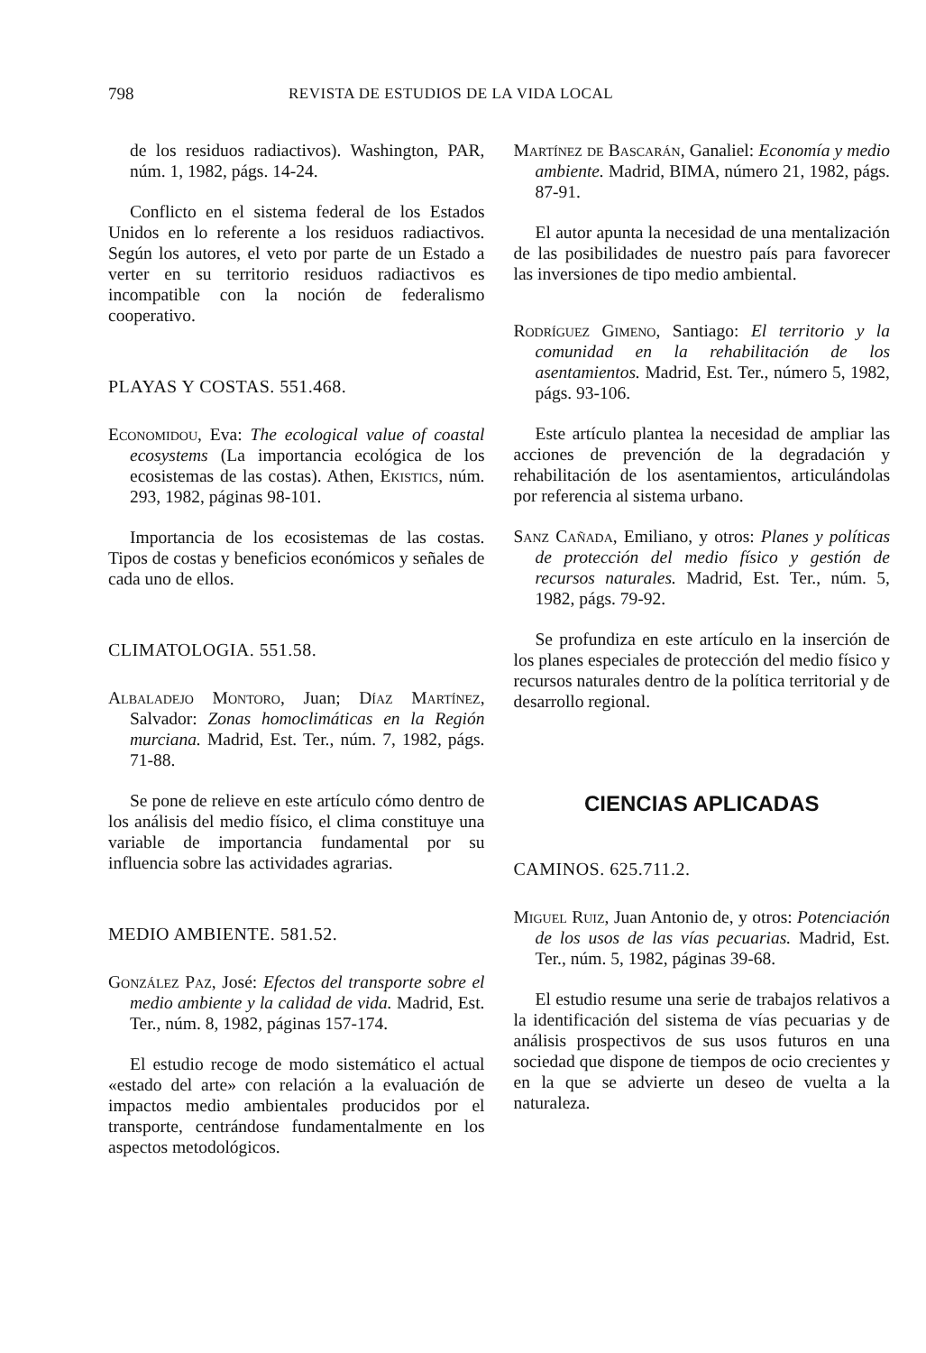798 REVISTA DE ESTUDIOS DE LA VIDA LOCAL
de los residuos radiactivos). Washington, PAR, núm. 1, 1982, págs. 14-24.
Conflicto en el sistema federal de los Estados Unidos en lo referente a los residuos radiactivos. Según los autores, el veto por parte de un Estado a verter en su territorio residuos radiactivos es incompatible con la noción de federalismo cooperativo.
PLAYAS Y COSTAS. 551.468.
Economidou, Eva: The ecological value of coastal ecosystems (La importancia ecológica de los ecosistemas de las costas). Athen, Ekistics, núm. 293, 1982, páginas 98-101.
Importancia de los ecosistemas de las costas. Tipos de costas y beneficios económicos y señales de cada uno de ellos.
CLIMATOLOGIA. 551.58.
Albaladejo Montoro, Juan; Díaz Martínez, Salvador: Zonas homoclimáticas en la Región murciana. Madrid, Est. Ter., núm. 7, 1982, págs. 71-88.
Se pone de relieve en este artículo cómo dentro de los análisis del medio físico, el clima constituye una variable de importancia fundamental por su influencia sobre las actividades agrarias.
MEDIO AMBIENTE. 581.52.
González Paz, José: Efectos del transporte sobre el medio ambiente y la calidad de vida. Madrid, Est. Ter., núm. 8, 1982, páginas 157-174.
El estudio recoge de modo sistemático el actual «estado del arte» con relación a la evaluación de impactos medio ambientales producidos por el transporte, centrándose fundamentalmente en los aspectos metodológicos.
Martínez de Bascarán, Ganaliel: Economía y medio ambiente. Madrid, BIMA, número 21, 1982, págs. 87-91.
El autor apunta la necesidad de una mentalización de las posibilidades de nuestro país para favorecer las inversiones de tipo medio ambiental.
Rodríguez Gimeno, Santiago: El territorio y la comunidad en la rehabilitación de los asentamientos. Madrid, Est. Ter., número 5, 1982, págs. 93-106.
Este artículo plantea la necesidad de ampliar las acciones de prevención de la degradación y rehabilitación de los asentamientos, articulándolas por referencia al sistema urbano.
Sanz Cañada, Emiliano, y otros: Planes y políticas de protección del medio físico y gestión de recursos naturales. Madrid, Est. Ter., núm. 5, 1982, págs. 79-92.
Se profundiza en este artículo en la inserción de los planes especiales de protección del medio físico y recursos naturales dentro de la política territorial y de desarrollo regional.
CIENCIAS APLICADAS
CAMINOS. 625.711.2.
Miguel Ruiz, Juan Antonio de, y otros: Potenciación de los usos de las vías pecuarias. Madrid, Est. Ter., núm. 5, 1982, páginas 39-68.
El estudio resume una serie de trabajos relativos a la identificación del sistema de vías pecuarias y de análisis prospectivos de sus usos futuros en una sociedad que dispone de tiempos de ocio crecientes y en la que se advierte un deseo de vuelta a la naturaleza.